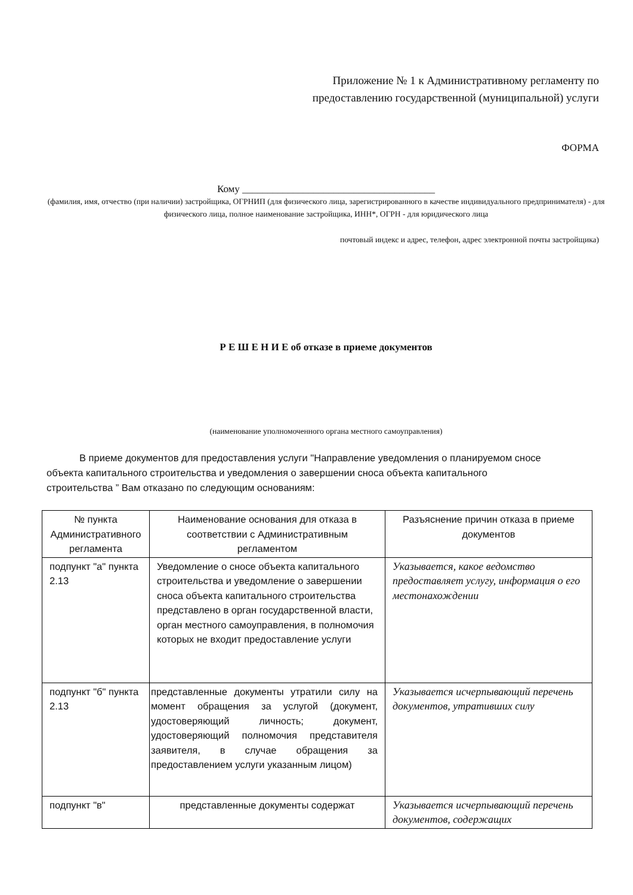Приложение № 1 к Административному регламенту по
предоставлению государственной (муниципальной) услуги
ФОРМА
Кому ______________________________________
(фамилия, имя, отчество (при наличии) застройщика, ОГРНИП (для физического лица, зарегистрированного в качестве индивидуального предпринимателя) - для физического лица, полное наименование застройщика, ИНН*, ОГРН - для юридического лица
почтовый индекс и адрес, телефон, адрес электронной почты застройщика)
Р Е Ш Е Н И Е об отказе в приеме документов
(наименование уполномоченного органа местного самоуправления)
В приеме документов для предоставления услуги "Направление уведомления о планируемом сносе объекта капитального строительства и уведомления о завершении сноса объекта капитального строительства ” Вам отказано по следующим основаниям:
| № пункта Административного регламента | Наименование основания для отказа в соответствии с Административным регламентом | Разъяснение причин отказа в приеме документов |
| подпункт "а" пункта 2.13 | Уведомление о сносе объекта капитального строительства и уведомление о завершении сноса объекта капитального строительства представлено в орган государственной власти, орган местного самоуправления, в полномочия которых не входит предоставление услуги | Указывается, какое ведомство предоставляет услугу, информация о его местонахождении |
| подпункт "б" пункта 2.13 | представленные документы утратили силу на момент обращения за услугой (документ, удостоверяющий личность; документ, удостоверяющий полномочия представителя заявителя, в случае обращения за предоставлением услуги указанным лицом) | Указывается исчерпывающий перечень документов, утративших силу |
| подпункт "в" | представленные документы содержат | Указывается исчерпывающий перечень документов, содержащих |